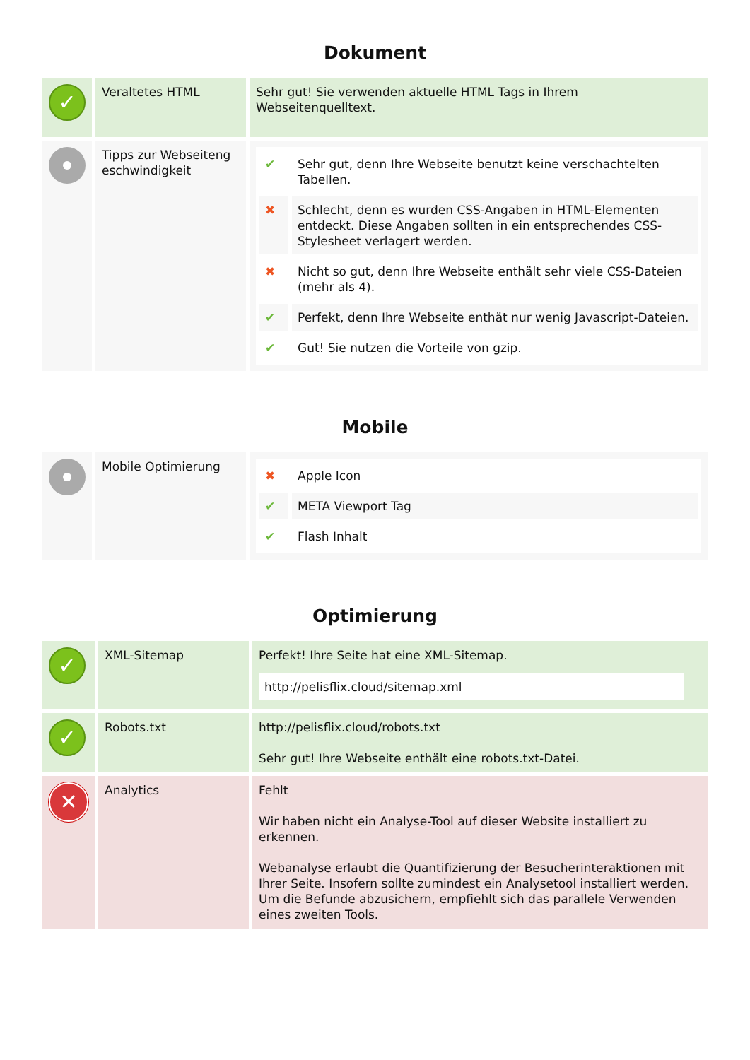Dokument
| ✓ | Veraltetes HTML | Sehr gut! Sie verwenden aktuelle HTML Tags in Ihrem Webseitenquelltext. |
| | Tipps zur Webseiteng eschwindigkeit | / ✔ / Sehr gut, denn Ihre Webseite benutzt keine verschachtelten Tabellen. / / ✖ / Schlecht, denn es wurden CSS-Angaben in HTML-Elementen entdeckt. Diese Angaben sollten in ein entsprechendes CSS-Stylesheet verlagert werden. / / ✖ / Nicht so gut, denn Ihre Webseite enthält sehr viele CSS-Dateien (mehr als 4). / / ✔ / Perfekt, denn Ihre Webseite enthät nur wenig Javascript-Dateien. / / ✔ / Gut! Sie nutzen die Vorteile von gzip. / |
Mobile
| | Mobile Optimierung | / ✖ / Apple Icon / / ✔ / META Viewport Tag / / ✔ / Flash Inhalt / |
Optimierung
| ✓ | XML-Sitemap | Perfekt! Ihre Seite hat eine XML-Sitemap. http://pelisflix.cloud/sitemap.xml |
| ✓ | Robots.txt | http://pelisflix.cloud/robots.txt Sehr gut! Ihre Webseite enthält eine robots.txt-Datei. |
| ✕ | Analytics | Fehlt Wir haben nicht ein Analyse-Tool auf dieser Website installiert zu erkennen. Webanalyse erlaubt die Quantifizierung der Besucherinteraktionen mit Ihrer Seite. Insofern sollte zumindest ein Analysetool installiert werden. Um die Befunde abzusichern, empfiehlt sich das parallele Verwenden eines zweiten Tools. |